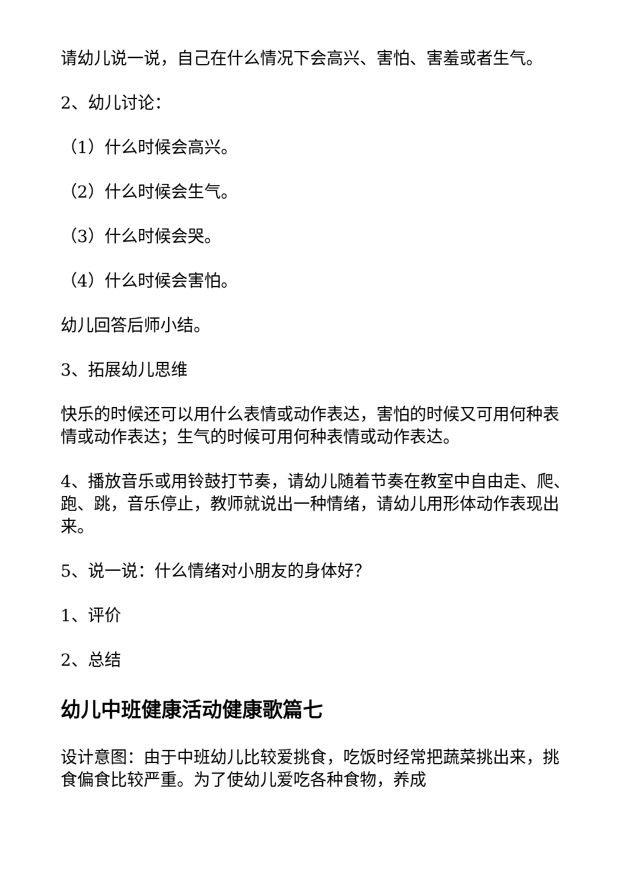请幼儿说一说，自己在什么情况下会高兴、害怕、害羞或者生气。
2、幼儿讨论：
（1）什么时候会高兴。
（2）什么时候会生气。
（3）什么时候会哭。
（4）什么时候会害怕。
幼儿回答后师小结。
3、拓展幼儿思维
快乐的时候还可以用什么表情或动作表达，害怕的时候又可用何种表情或动作表达；生气的时候可用何种表情或动作表达。
4、播放音乐或用铃鼓打节奏，请幼儿随着节奏在教室中自由走、爬、跑、跳，音乐停止，教师就说出一种情绪，请幼儿用形体动作表现出来。
5、说一说：什么情绪对小朋友的身体好？
1、评价
2、总结
幼儿中班健康活动健康歌篇七
设计意图：由于中班幼儿比较爱挑食，吃饭时经常把蔬菜挑出来，挑食偏食比较严重。为了使幼儿爱吃各种食物，养成